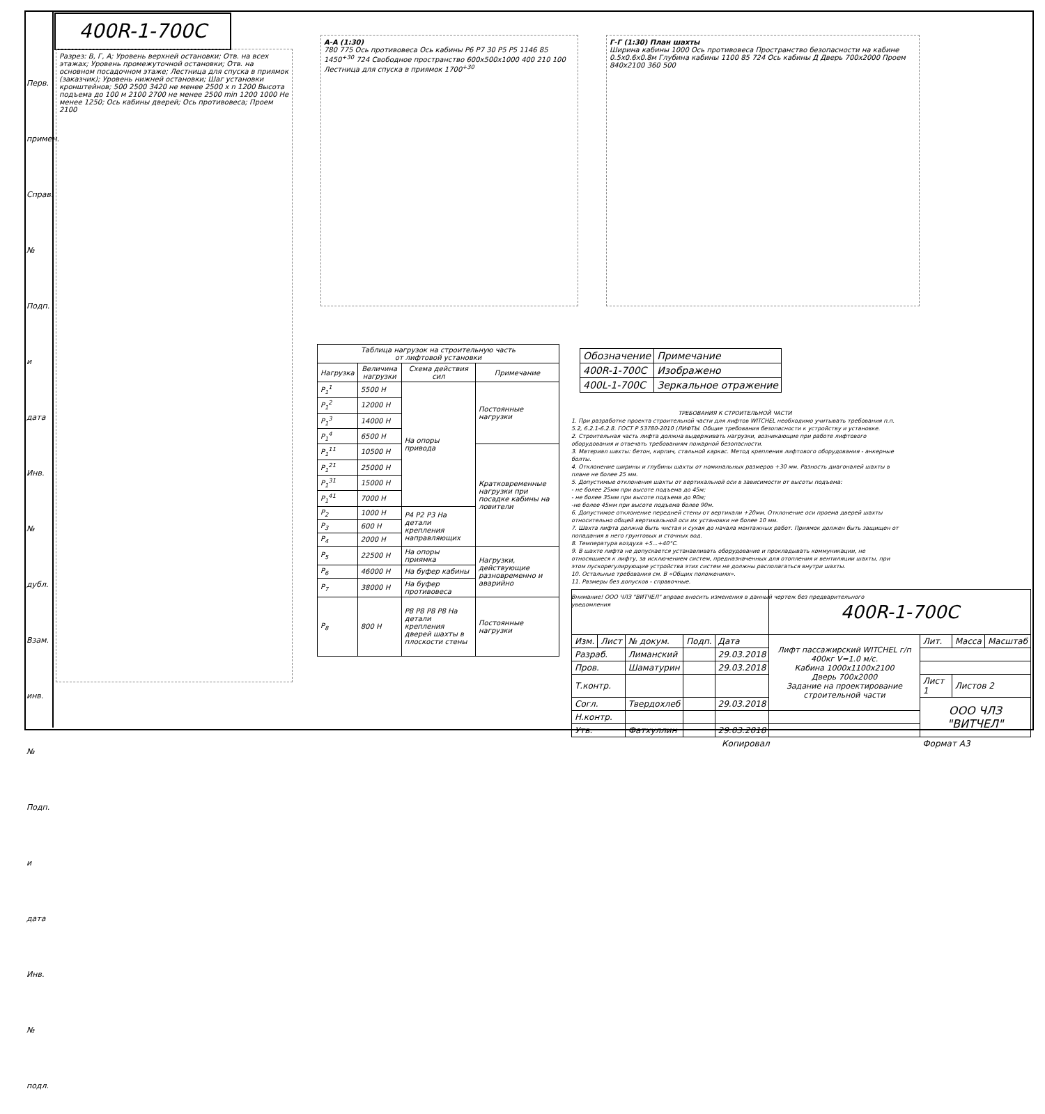400R-1-700C
Разрез: В, Г, А; Уровень верхней остановки; Отв. на всех этажах; Уровень промежуточной остановки; Отв. на основном посадочном этаже; Лестница для спуска в приямок (заказчик); Уровень нижней остановки; Шаг установки кронштейнов; 500 2500 3420 не менее 2500 х n 1200 Высота подъема до 100 м 2100 2700 не менее 2500 min 1200 1000 Не менее 1250; Ось кабины дверей; Ось противовеса; Проем 2100
А-А (1:30)
780 775 Ось противовеса Ось кабины P6 P7 30 P5 P5 1146 85 1450<sup>+30</sup> 724 Свободное пространство 600х500х1000 400 210 100 Лестница для спуска в приямок 1700<sup>+30</sup>
Г-Г (1:30) План шахты
Ширина кабины 1000 Ось противовеса Пространство безопасности на кабине 0.5х0.6х0.8м Глубина кабины 1100 85 724 Ось кабины Д Дверь 700х2000 Проем 840х2100 360 500
| Таблица нагрузок на строительную часть от лифтовой установки | | | |
| --- | --- | --- | --- |
| Нагрузка | Величина нагрузки | Схема действия сил | Примечание |
| P<sub>1</sub><sup>1</sup> | 5500 Н | На опоры привода | Постоянные нагрузки |
| P<sub>1</sub><sup>2</sup> | 12000 Н | | |
| P<sub>1</sub><sup>3</sup> | 14000 Н | | |
| P<sub>1</sub><sup>4</sup> | 6500 Н | | |
| P<sub>1</sub><sup>11</sup> | 10500 Н | | Кратковременные нагрузки при посадке кабины на ловители |
| P<sub>1</sub><sup>21</sup> | 25000 Н | | |
| P<sub>1</sub><sup>31</sup> | 15000 Н | | |
| P<sub>1</sub><sup>41</sup> | 7000 Н | | |
| P<sub>2</sub> | 1000 Н | P4 P2 P3 На детали крепления направляющих | |
| P<sub>3</sub> | 600 Н | | |
| P<sub>4</sub> | 2000 Н | | |
| P<sub>5</sub> | 22500 Н | На опоры приямка | Нагрузки, действующие разновременно и аварийно |
| P<sub>6</sub> | 46000 Н | На буфер кабины | |
| P<sub>7</sub> | 38000 Н | На буфер противовеса | |
| P<sub>8</sub> | 800 Н | P8 P8 P8 P8 На детали крепления дверей шахты в плоскости стены | Постоянные нагрузки |
| Обозначение | Примечание |
| 400R-1-700C | Изображено |
| 400L-1-700C | Зеркальное отражение |
ТРЕБОВАНИЯ К СТРОИТЕЛЬНОЙ ЧАСТИ
1. При разработке проекта строительной части для лифтов WITCHEL необходимо учитывать требования п.п. 5.2, 6.2.1-6.2.8. ГОСТ Р 53780-2010 (ЛИФТЫ. Общие требования безопасности к устройству и установке.
2. Строительная часть лифта должна выдерживать нагрузки, возникающие при работе лифтового оборудования и отвечать требованиям пожарной безопасности.
3. Материал шахты: бетон, кирпич, стальной каркас. Метод крепления лифтового оборудования - анкерные болты.
4. Отклонение ширины и глубины шахты от номинальных размеров +30 мм. Разность диагоналей шахты в плане не более 25 мм.
5. Допустимые отклонения шахты от вертикальной оси в зависимости от высоты подъема:
- не более 25мм при высоте подъема до 45м;
- не более 35мм при высоте подъема до 90м;
-не более 45мм при высоте подъема более 90м.
6. Допустимое отклонение передней стены от вертикали +20мм. Отклонение оси проема дверей шахты относительно общей вертикальной оси их установки не более 10 мм.
7. Шахта лифта должна быть чистая и сухая до начала монтажных работ. Приямок должен быть защищен от попадания в него грунтовых и сточных вод.
8. Температура воздуха +5...+40°С.
9. В шахте лифта не допускается устанавливать оборудование и прокладывать коммуникации, не относящиеся к лифту, за исключением систем, предназначенных для отопления и вентиляции шахты, при этом пускорегулирующие устройства этих систем не должны располагаться внутри шахты.
10. Остальные требования см. В «Общих положениях».
11. Размеры без допусков - справочные.
Внимание! ООО ЧЛЗ "ВИТЧЕЛ" вправе вносить изменения в данный чертеж без предварительного уведомления
| | | | | | 400R-1-700C | | | |
| Изм. | Лист | № докум. | Подп. | Дата | Лифт пассажирский WITCHEL г/п 400кг V=1.0 м/с. Кабина 1000х1100х2100 Дверь 700х2000 Задание на проектирование строительной части | Лит. | Масса | Масштаб |
| Разраб. | | Лиманский | | 29.03.2018 | | | | |
| Пров. | | Шаматурин | | 29.03.2018 | | | | |
| Т.контр. | | | | | | Лист 1 | Листов 2 | |
| Согл. | | Твердохлеб | | 29.03.2018 | | ООО ЧЛЗ "ВИТЧЕЛ" | | |
| Н.контр. | | | | | | | | |
| Утв. | | Фатхуллин | | 29.03.2018 | | | | |
| Копировал | | | | | | Формат А3 | | |
Перв. примен.
Справ. №
Подп. и дата
Инв. № дубл.
Взам. инв. №
Подп. и дата
Инв. № подл.